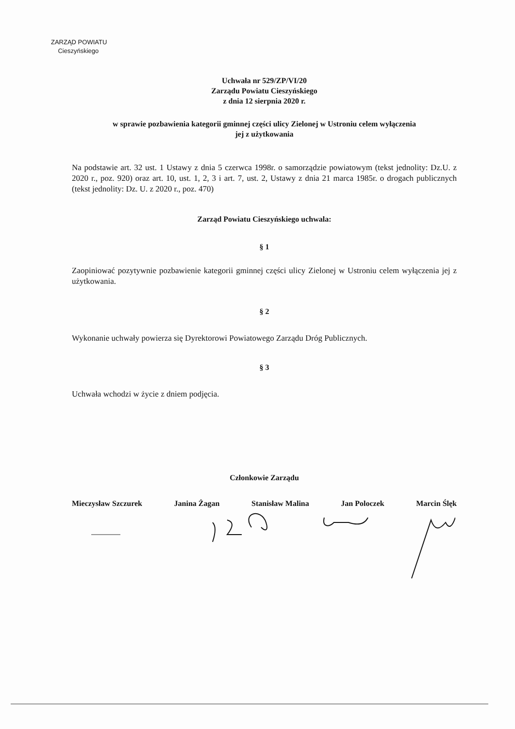ZARZĄD POWIATU
Cieszyńskiego
Uchwała nr 529/ZP/VI/20
Zarządu Powiatu Cieszyńskiego
z dnia 12 sierpnia 2020 r.
w sprawie pozbawienia kategorii gminnej części ulicy Zielonej w Ustroniu celem wyłączenia
jej z użytkowania
Na podstawie art. 32 ust. 1 Ustawy z dnia 5 czerwca 1998r. o samorządzie powiatowym (tekst jednolity: Dz.U. z 2020 r., poz. 920) oraz art. 10, ust. 1, 2, 3 i art. 7, ust. 2, Ustawy z dnia 21 marca 1985r. o drogach publicznych (tekst jednolity: Dz. U. z 2020 r., poz. 470)
Zarząd Powiatu Cieszyńskiego uchwala:
§ 1
Zaopiniować pozytywnie pozbawienie kategorii gminnej części ulicy Zielonej w Ustroniu celem wyłączenia jej z użytkowania.
§ 2
Wykonanie uchwały powierza się Dyrektorowi Powiatowego Zarządu Dróg Publicznych.
§ 3
Uchwała wchodzi w życie z dniem podjęcia.
Członkowie Zarządu
Mieczysław Szczurek Janina Żagan Stanisław Malina Jan Poloczek Marcin Ślęk